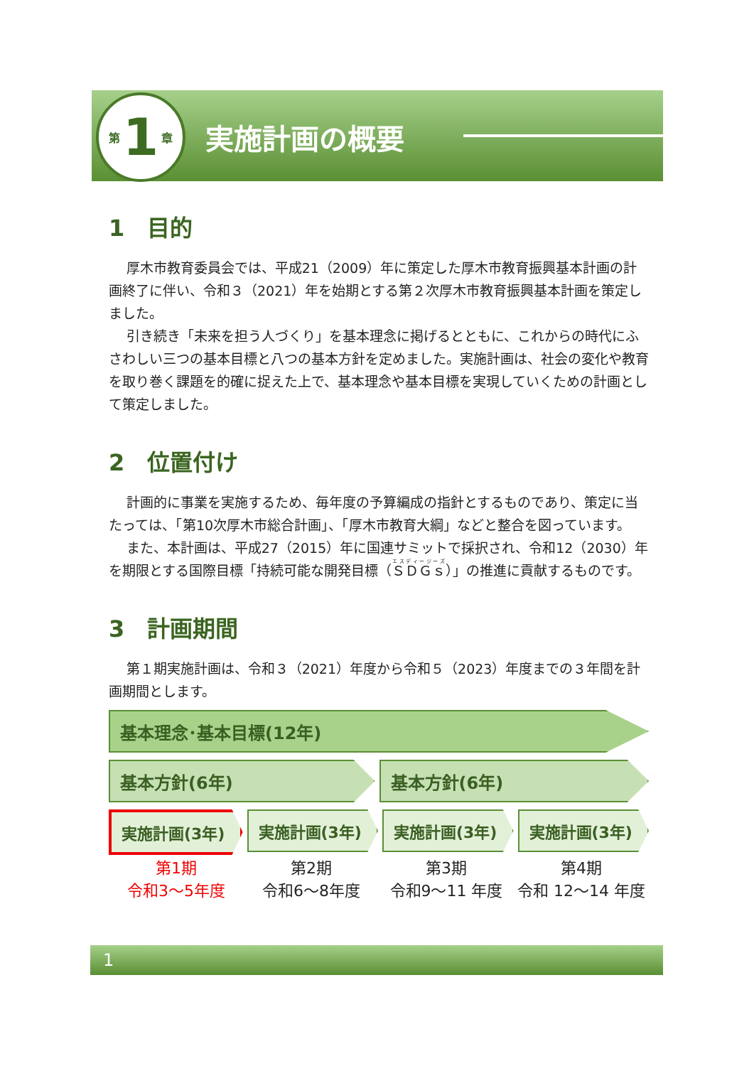第 1 章
実施計画の概要
1　目的
厚木市教育委員会では、平成21（2009）年に策定した厚木市教育振興基本計画の計画終了に伴い、令和３（2021）年を始期とする第２次厚木市教育振興基本計画を策定しました。
引き続き「未来を担う人づくり」を基本理念に掲げるとともに、これからの時代にふさわしい三つの基本目標と八つの基本方針を定めました。実施計画は、社会の変化や教育を取り巻く課題を的確に捉えた上で、基本理念や基本目標を実現していくための計画として策定しました。
2　位置付け
計画的に事業を実施するため、毎年度の予算編成の指針とするものであり、策定に当たっては、「第10次厚木市総合計画」、「厚木市教育大綱」などと整合を図っています。
また、本計画は、平成27（2015）年に国連サミットで採択され、令和12（2030）年を期限とする国際目標「持続可能な開発目標（ＳＤＧｓ）」の推進に貢献するものです。
3　計画期間
第１期実施計画は、令和３（2021）年度から令和５（2023）年度までの３年間を計画期間とします。
基本理念･基本目標(12年)
基本方針(6年) 基本方針(6年)
実施計画(3年) 実施計画(3年) 実施計画(3年) 実施計画(3年)
第1期
令和3～5年度
第2期
令和6～8年度
第3期
令和9～11 年度
第4期
令和 12～14 年度
1